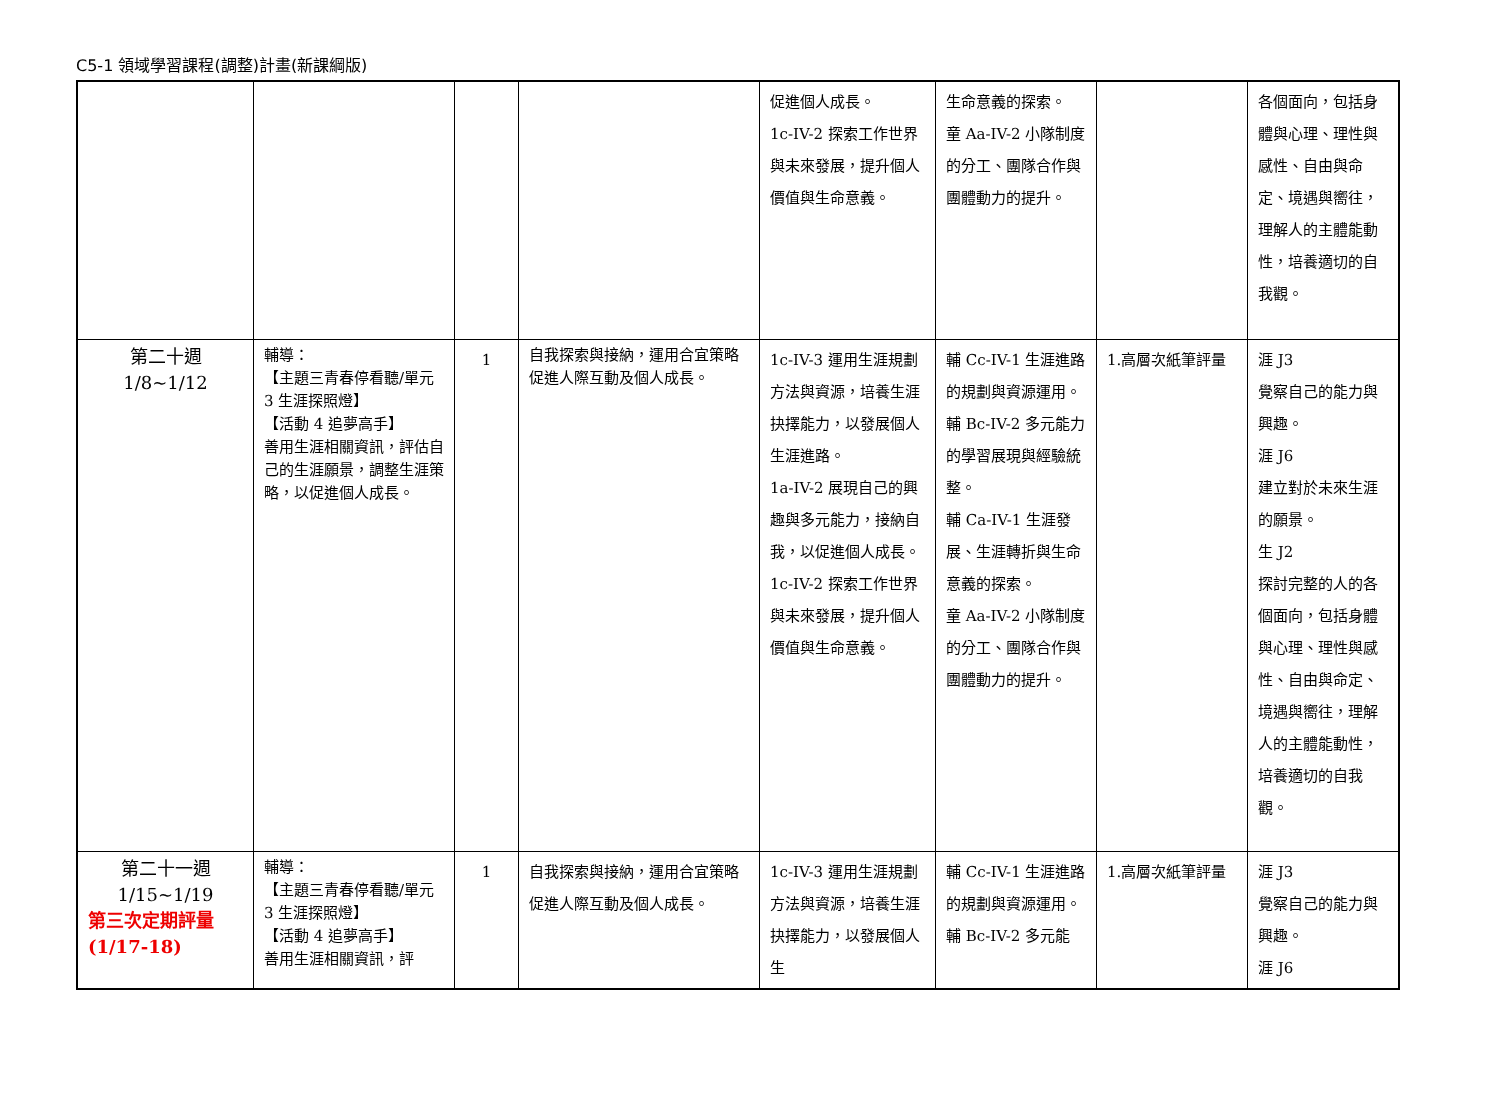C5-1 領域學習課程(調整)計畫(新課綱版)
| | | | | 促進個人成長。 1c-IV-2 探索工作世界與未來發展，提升個人價值與生命意義。 | 生命意義的探索。 童 Aa-IV-2 小隊制度的分工、團隊合作與團體動力的提升。 | | 各個面向，包括身體與心理、理性與感性、自由與命定、境遇與嚮往，理解人的主體能動性，培養適切的自我觀。 |
| 第二十週 1/8~1/12 | 輔導： 【主題三青春停看聽/單元 3 生涯探照燈】 【活動 4 追夢高手】 善用生涯相關資訊，評估自己的生涯願景，調整生涯策略，以促進個人成長。 | 1 | 自我探索與接納，運用合宜策略促進人際互動及個人成長。 | 1c-IV-3 運用生涯規劃方法與資源，培養生涯抉擇能力，以發展個人生涯進路。 1a-IV-2 展現自己的興趣與多元能力，接納自我，以促進個人成長。 1c-IV-2 探索工作世界與未來發展，提升個人價值與生命意義。 | 輔 Cc-IV-1 生涯進路的規劃與資源運用。 輔 Bc-IV-2 多元能力的學習展現與經驗統整。 輔 Ca-IV-1 生涯發展、生涯轉折與生命意義的探索。 童 Aa-IV-2 小隊制度的分工、團隊合作與團體動力的提升。 | 1.高層次紙筆評量 | 涯 J3 覺察自己的能力與興趣。 涯 J6 建立對於未來生涯的願景。 生 J2 探討完整的人的各個面向，包括身體與心理、理性與感性、自由與命定、境遇與嚮往，理解人的主體能動性，培養適切的自我觀。 |
| 第二十一週 1/15~1/19 第三次定期評量 (1/17-18) | 輔導： 【主題三青春停看聽/單元 3 生涯探照燈】 【活動 4 追夢高手】 善用生涯相關資訊，評 | 1 | 自我探索與接納，運用合宜策略促進人際互動及個人成長。 | 1c-IV-3 運用生涯規劃方法與資源，培養生涯抉擇能力，以發展個人生 | 輔 Cc-IV-1 生涯進路的規劃與資源運用。 輔 Bc-IV-2 多元能 | 1.高層次紙筆評量 | 涯 J3 覺察自己的能力與興趣。 涯 J6 |